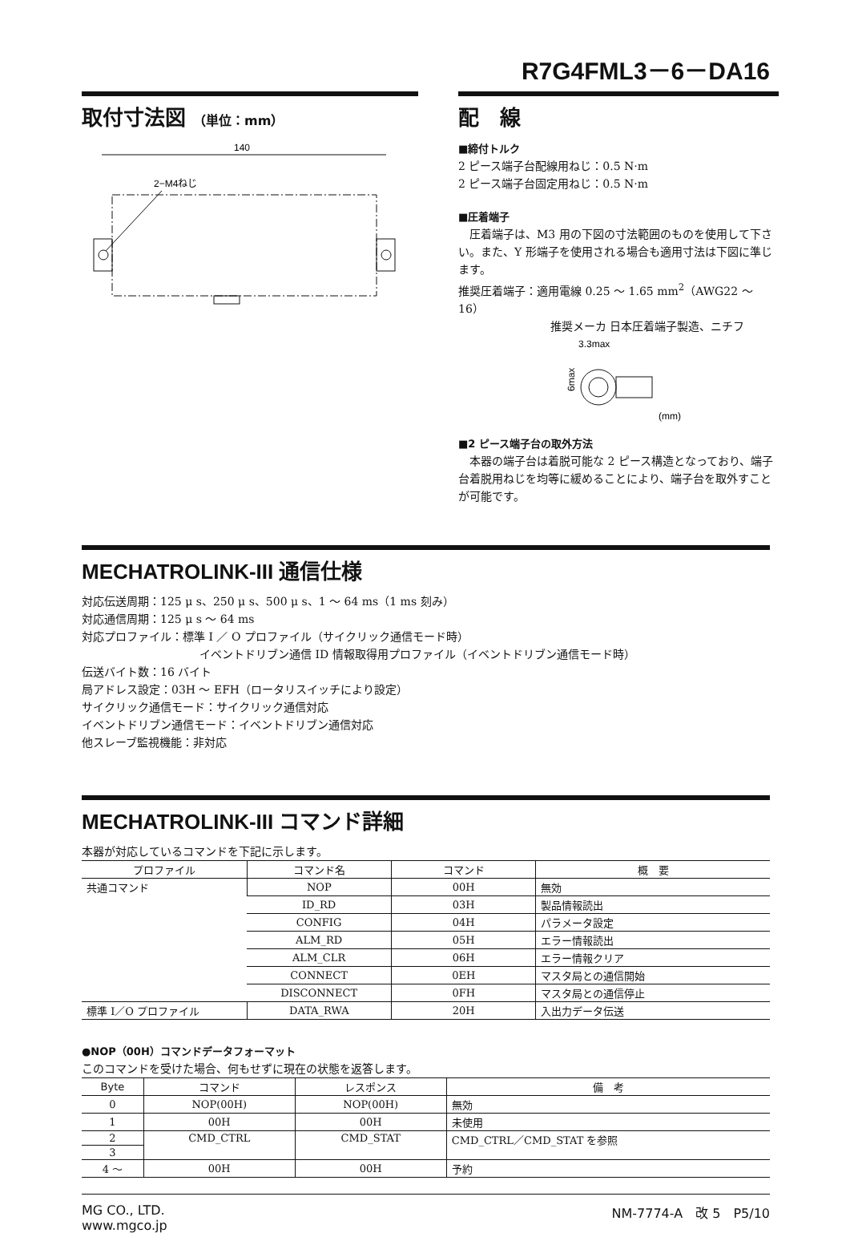R7G4FML3－6－DA16
取付寸法図 （単位：mm）
140
2−M4ねじ
配　線
■締付トルク
2 ピース端子台配線用ねじ：0.5 N·m
2 ピース端子台固定用ねじ：0.5 N·m
■圧着端子
　圧着端子は、M3 用の下図の寸法範囲のものを使用して下さい。また、Y 形端子を使用される場合も適用寸法は下図に準じます。
推奨圧着端子：適用電線 0.25 ～ 1.65 mm<sup>2</sup>（AWG22 ～ 16）
推奨メーカ 日本圧着端子製造、ニチフ
3.3max
6max
(mm)
■2 ピース端子台の取外方法
　本器の端子台は着脱可能な 2 ピース構造となっており、端子台着脱用ねじを均等に緩めることにより、端子台を取外すことが可能です。
MECHATROLINK-III 通信仕様
対応伝送周期：125 μ s、250 μ s、500 μ s、1 ～ 64 ms（1 ms 刻み）
対応通信周期：125 μ s ～ 64 ms
対応プロファイル：標準 I ／ O プロファイル（サイクリック通信モード時）
イベントドリブン通信 ID 情報取得用プロファイル（イベントドリブン通信モード時）
伝送バイト数：16 バイト
局アドレス設定：03H ～ EFH（ロータリスイッチにより設定）
サイクリック通信モード：サイクリック通信対応
イベントドリブン通信モード：イベントドリブン通信対応
他スレーブ監視機能：非対応
MECHATROLINK-III コマンド詳細
本器が対応しているコマンドを下記に示します。
| プロファイル | コマンド名 | コマンド | 概 要 |
| --- | --- | --- | --- |
| 共通コマンド | NOP | 00H | 無効 |
| | ID_RD | 03H | 製品情報読出 |
| | CONFIG | 04H | パラメータ設定 |
| | ALM_RD | 05H | エラー情報読出 |
| | ALM_CLR | 06H | エラー情報クリア |
| | CONNECT | 0EH | マスタ局との通信開始 |
| | DISCONNECT | 0FH | マスタ局との通信停止 |
| 標準 I／O プロファイル | DATA_RWA | 20H | 入出力データ伝送 |
●NOP（00H）コマンドデータフォーマット
このコマンドを受けた場合、何もせずに現在の状態を返答します。
| Byte | コマンド | レスポンス | 備 考 |
| --- | --- | --- | --- |
| 0 | NOP(00H) | NOP(00H) | 無効 |
| 1 | 00H | 00H | 未使用 |
| 2 | CMD_CTRL | CMD_STAT | CMD_CTRL／CMD_STAT を参照 |
| 3 | | | |
| 4 ～ | 00H | 00H | 予約 |
MG CO., LTD.
www.mgco.jp
NM-7774-A　改 5　P5/10